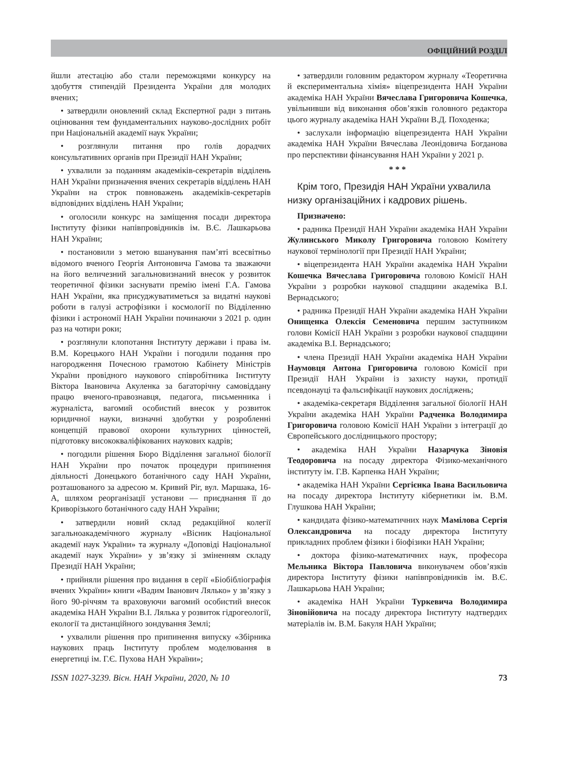ОФІЦІЙНИЙ РОЗДІЛ
йшли атестацію або стали переможцями конкурсу на здобуття стипендій Президента України для молодих вчених;
• затвердили оновлений склад Експертної ради з питань оцінювання тем фундаментальних науково-дослідних робіт при Національній академії наук України;
• розглянули питання про голів дорадчих консультативних органів при Президії НАН України;
• ухвалили за поданням академіків-секретарів відділень НАН України призначення вчених секретарів відділень НАН України на строк повноважень академіків-секретарів відповідних відділень НАН України;
• оголосили конкурс на заміщення посади директора Інституту фізики напівпровідників ім. В.Є. Лашкарьова НАН України;
• постановили з метою вшанування пам’яті всесвітньо відомого вченого Георгія Антоновича Гамова та зважаючи на його величезний загальновизнаний внесок у розвиток теоретичної фізики заснувати премію імені Г.А. Гамова НАН України, яка присуджуватиметься за видатні наукові роботи в галузі астрофізики і космології по Відділенню фізики і астрономії НАН України починаючи з 2021 р. один раз на чотири роки;
• розглянули клопотання Інституту держави і права ім. В.М. Корецького НАН України і погодили подання про нагородження Почесною грамотою Кабінету Міністрів України провідного наукового співробітника Інституту Віктора Івановича Акуленка за багаторічну самовіддану працю вченого-правознавця, педагога, письменника і журналіста, вагомий особистий внесок у розвиток юридичної науки, визначні здобутки у розробленні концепцій правової охорони культурних цінностей, підготовку висококваліфікованих наукових кадрів;
• погодили рішення Бюро Відділення загальної біології НАН України про початок процедури припинення діяльності Донецького ботанічного саду НАН України, розташованого за адресою м. Кривий Ріг, вул. Маршака, 16-А, шляхом реорганізації установи — приєднання її до Криворізького ботанічного саду НАН України;
• затвердили новий склад редакційної колегії загальноакадемічного журналу «Вісник Національної академії наук України» та журналу «Доповіді Національної академії наук України» у зв’язку зі зміненням складу Президії НАН України;
• прийняли рішення про видання в серії «Біобібліографія вчених України» книги «Вадим Іванович Лялько» у зв’язку з його 90-річчям та враховуючи вагомий особистий внесок академіка НАН України В.І. Лялька у розвиток гідрогеології, екології та дистанційного зондування Землі;
• ухвалили рішення про припинення випуску «Збірника наукових праць Інституту проблем моделювання в енергетиці ім. Г.Є. Пухова НАН України»;
• затвердили головним редактором журналу «Теоретична й експериментальна хімія» віцепрезидента НАН України академіка НАН України Вячеслава Григоровича Кошечка, увільнивши від виконання обов’язків головного редактора цього журналу академіка НАН України В.Д. Походенка;
• заслухали інформацію віцепрезидента НАН України академіка НАН України Вячеслава Леонідовича Богданова про перспективи фінансування НАН України у 2021 р.
* * *
Крім того, Президія НАН України ухвалила низку організаційних і кадрових рішень.
Призначено:
• радника Президії НАН України академіка НАН України Жулинського Миколу Григоровича головою Комітету наукової термінології при Президії НАН України;
• віцепрезидента НАН України академіка НАН України Кошечка Вячеслава Григоровича головою Комісії НАН України з розробки наукової спадщини академіка В.І. Вернадського;
• радника Президії НАН України академіка НАН України Онищенка Олексія Семеновича першим заступником голови Комісії НАН України з розробки наукової спадщини академіка В.І. Вернадського;
• члена Президії НАН України академіка НАН України Наумовця Антона Григоровича головою Комісії при Президії НАН України із захисту науки, протидії псевдонауці та фальсифікації наукових досліджень;
• академіка-секретаря Відділення загальної біології НАН України академіка НАН України Радченка Володимира Григоровича головою Комісії НАН України з інтеграції до Європейського дослідницького простору;
• академіка НАН України Назарчука Зіновія Теодоровича на посаду директора Фізико-механічного інституту ім. Г.В. Карпенка НАН України;
• академіка НАН України Сергієнка Івана Васильовича на посаду директора Інституту кібернетики ім. В.М. Глушкова НАН України;
• кандидата фізико-математичних наук Мамілова Сергія Олександровича на посаду директора Інституту прикладних проблем фізики і біофізики НАН України;
• доктора фізико-математичних наук, професора Мельника Віктора Павловича виконувачем обов’язків директора Інституту фізики напівпровідників ім. В.Є. Лашкарьова НАН України;
• академіка НАН України Туркевича Володимира Зіновійовича на посаду директора Інституту надтвердих матеріалів ім. В.М. Бакуля НАН України;
ISSN 1027-3239. Вісн. НАН України, 2020, № 10 73